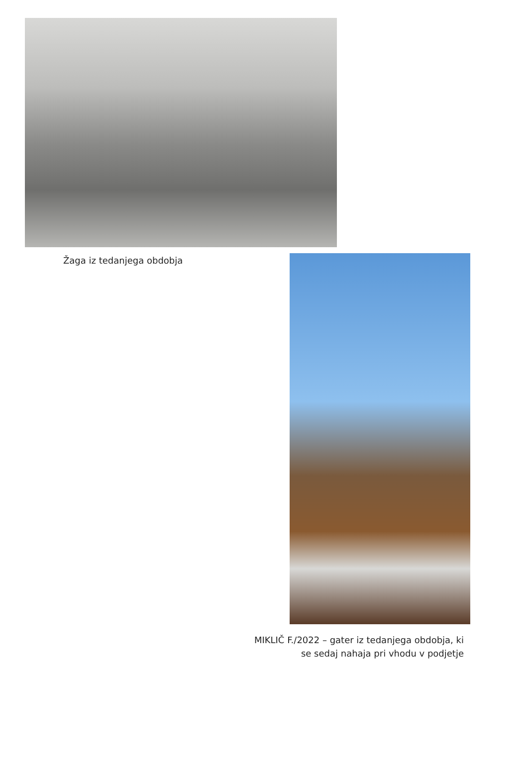Žaga iz tedanjega obdobja
MIKLIČ F./2022 – gater iz tedanjega obdobja, ki se sedaj nahaja pri vhodu v podjetje